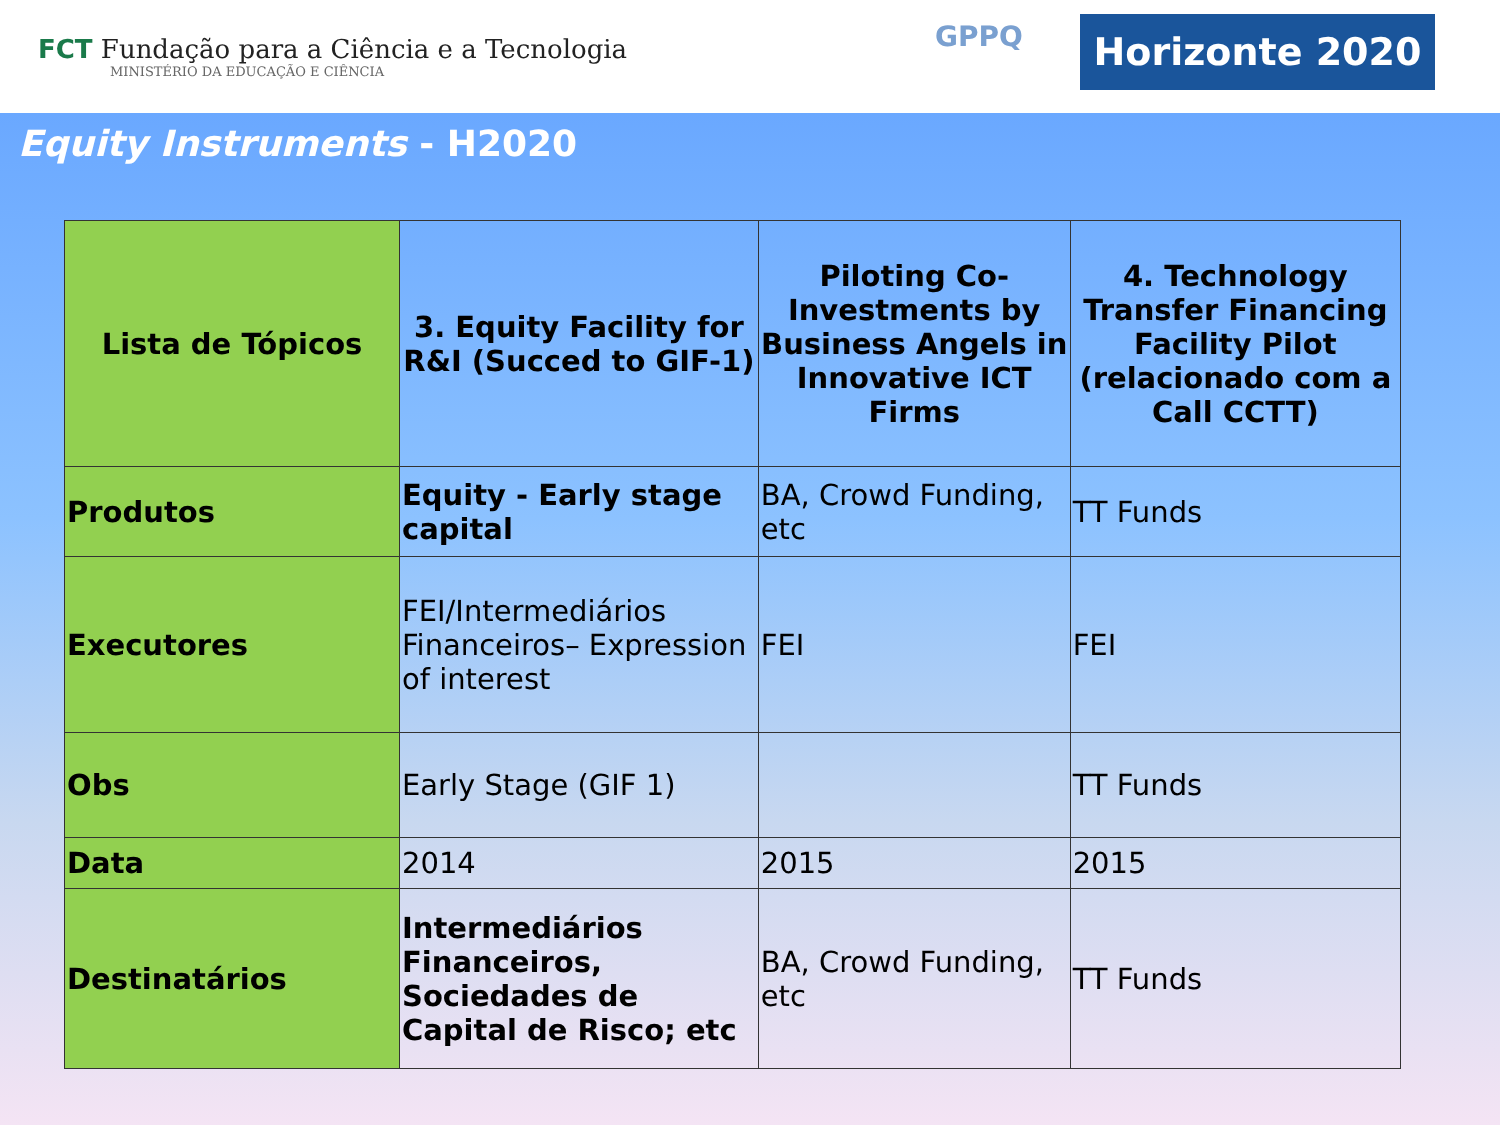FCT Fundação para a Ciência e a Tecnologia
MINISTÉRIO DA EDUCAÇÃO E CIÊNCIA
GPPQ Horizonte 2020
Equity Instruments - H2020
| Lista de Tópicos | 3. Equity Facility for R&I (Succed to GIF-1) | Piloting Co-Investments by Business Angels in Innovative ICT Firms | 4. Technology Transfer Financing Facility Pilot (relacionado com a Call CCTT) |
| --- | --- | --- | --- |
| Produtos | Equity - Early stage capital | BA, Crowd Funding, etc | TT Funds |
| Executores | FEI/Intermediários Financeiros– Expression of interest | FEI | FEI |
| Obs | Early Stage (GIF 1) | | TT Funds |
| Data | 2014 | 2015 | 2015 |
| Destinatários | Intermediários Financeiros, Sociedades de Capital de Risco; etc | BA, Crowd Funding, etc | TT Funds |